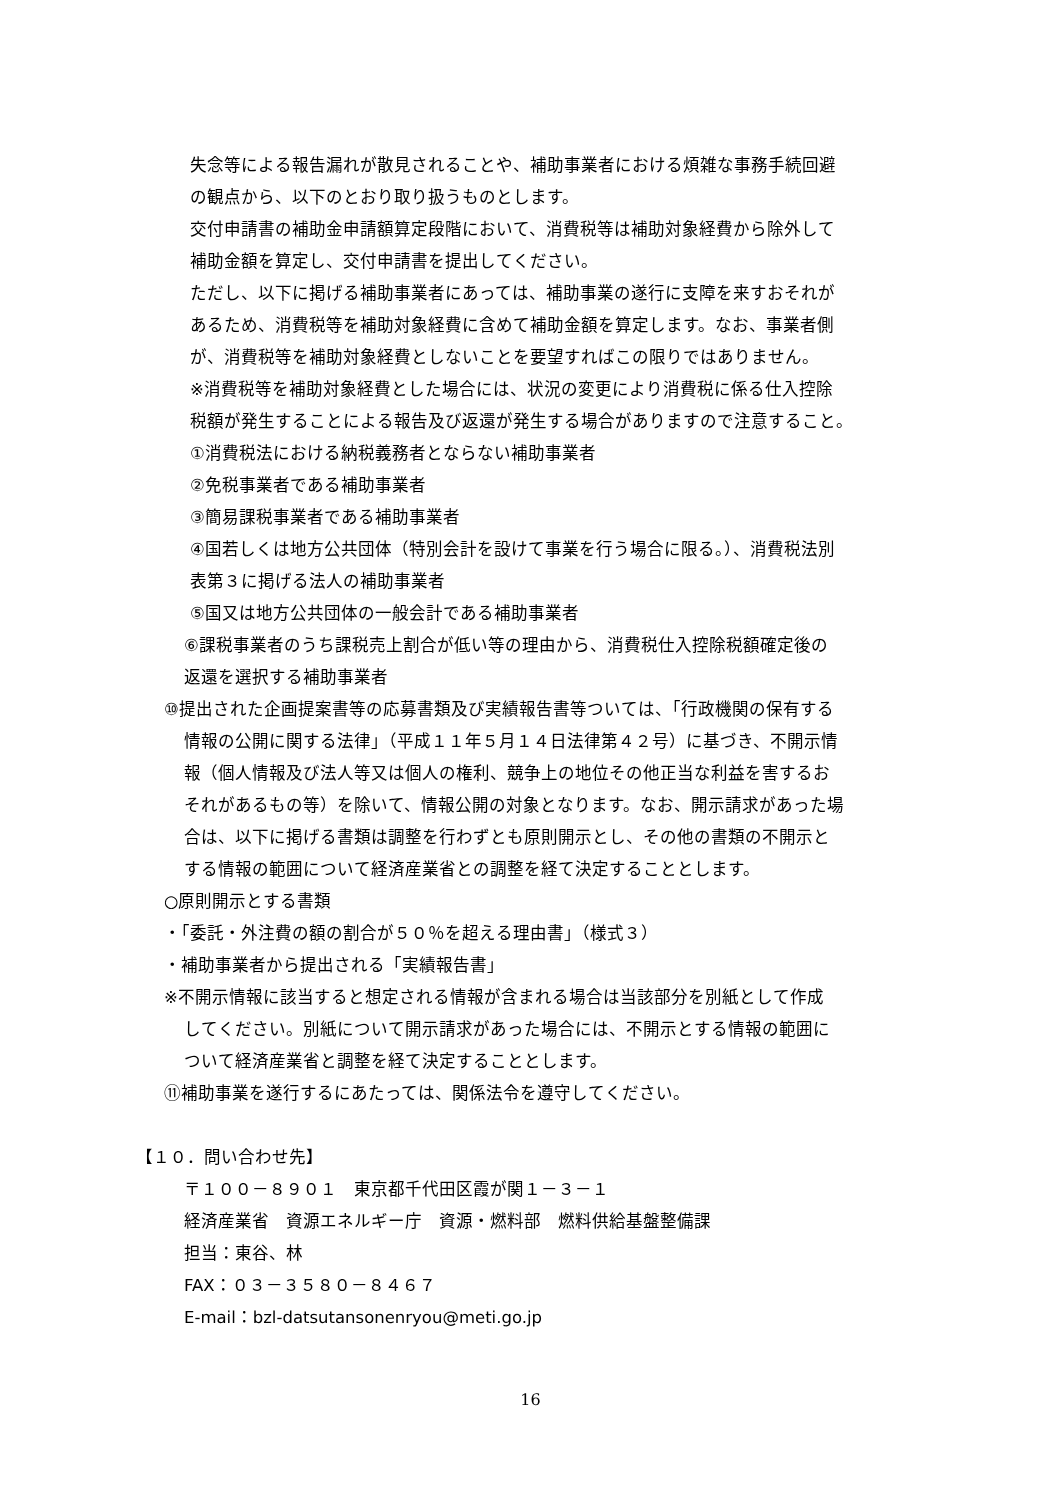失念等による報告漏れが散見されることや、補助事業者における煩雑な事務手続回避
の観点から、以下のとおり取り扱うものとします。
交付申請書の補助金申請額算定段階において、消費税等は補助対象経費から除外して
補助金額を算定し、交付申請書を提出してください。
ただし、以下に掲げる補助事業者にあっては、補助事業の遂行に支障を来すおそれが
あるため、消費税等を補助対象経費に含めて補助金額を算定します。なお、事業者側
が、消費税等を補助対象経費としないことを要望すればこの限りではありません。
※消費税等を補助対象経費とした場合には、状況の変更により消費税に係る仕入控除
税額が発生することによる報告及び返還が発生する場合がありますので注意すること。
①消費税法における納税義務者とならない補助事業者
②免税事業者である補助事業者
③簡易課税事業者である補助事業者
④国若しくは地方公共団体（特別会計を設けて事業を行う場合に限る。）、消費税法別
表第３に掲げる法人の補助事業者
⑤国又は地方公共団体の一般会計である補助事業者
⑥課税事業者のうち課税売上割合が低い等の理由から、消費税仕入控除税額確定後の
返還を選択する補助事業者
⑩提出された企画提案書等の応募書類及び実績報告書等ついては、「行政機関の保有する
情報の公開に関する法律」（平成１１年５月１４日法律第４２号）に基づき、不開示情
報（個人情報及び法人等又は個人の権利、競争上の地位その他正当な利益を害するお
それがあるもの等）を除いて、情報公開の対象となります。なお、開示請求があった場
合は、以下に掲げる書類は調整を行わずとも原則開示とし、その他の書類の不開示と
する情報の範囲について経済産業省との調整を経て決定することとします。
○原則開示とする書類
・「委託・外注費の額の割合が５０％を超える理由書」（様式３）
・補助事業者から提出される「実績報告書」
※不開示情報に該当すると想定される情報が含まれる場合は当該部分を別紙として作成
してください。別紙について開示請求があった場合には、不開示とする情報の範囲に
ついて経済産業省と調整を経て決定することとします。
⑪補助事業を遂行するにあたっては、関係法令を遵守してください。
【１０．問い合わせ先】
〒１００－８９０１　東京都千代田区霞が関１－３－１
経済産業省　資源エネルギー庁　資源・燃料部　燃料供給基盤整備課
担当：東谷、林
FAX：０３－３５８０－８４６７
E-mail：bzl-datsutansonenryou@meti.go.jp
16